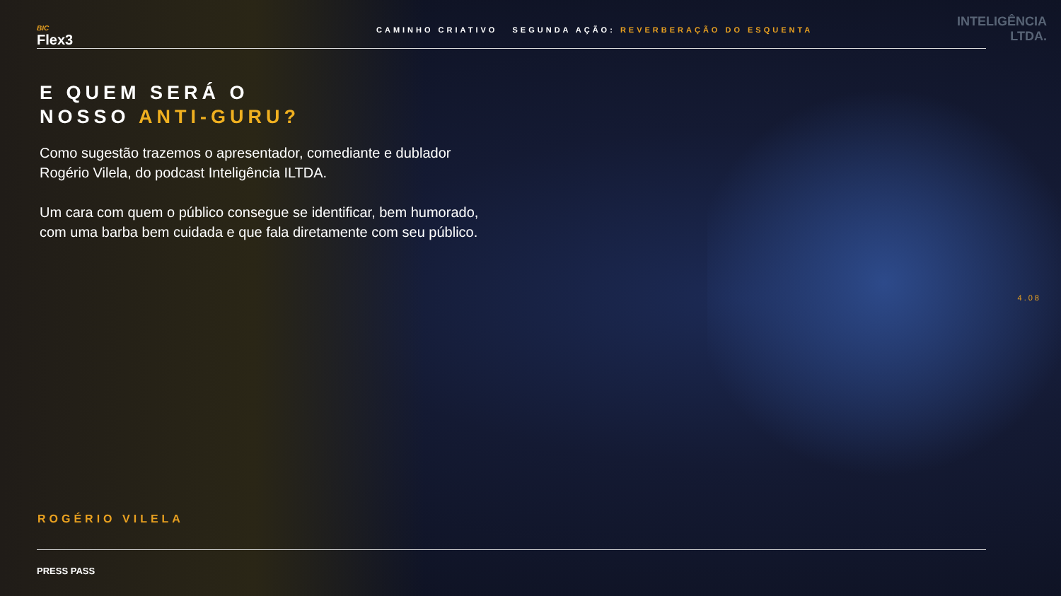BIC
Flex3
CAMINHO CRIATIVO SEGUNDA AÇÃO: REVERBERAÇÃO DO ESQUENTA
INTELIGÊNCIA
LTDA.
E QUEM SERÁ O
NOSSO ANTI-GURU?
Como sugestão trazemos o apresentador, comediante e dublador Rogério Vilela, do podcast Inteligência ILTDA.
Um cara com quem o público consegue se identificar, bem humorado, com uma barba bem cuidada e que fala diretamente com seu público.
4.08
ROGÉRIO VILELA
PRESS PASS